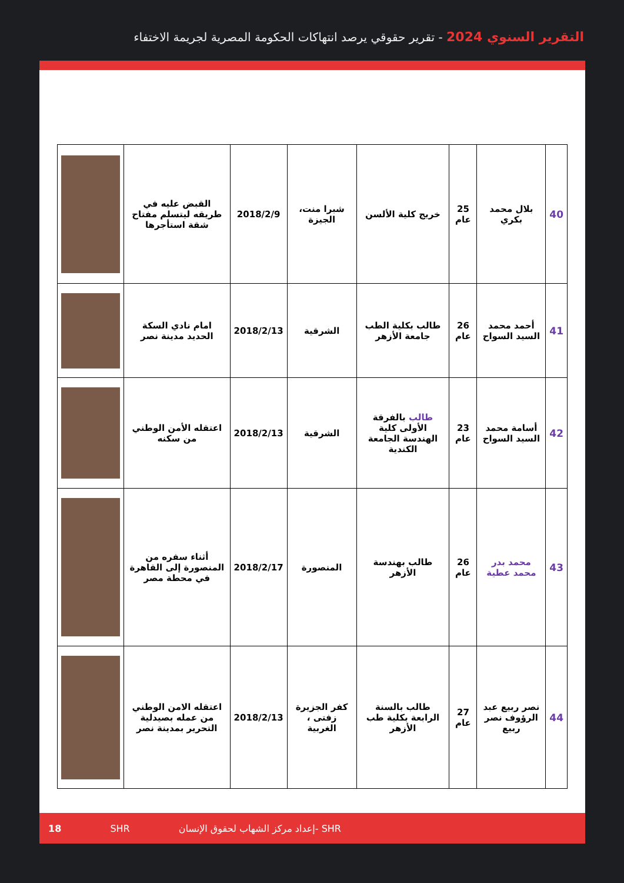التقرير السنوي 2024 - تقرير حقوقي يرصد انتهاكات الحكومة المصرية لجريمة الاختفاء
| 40 | بلال محمد بكري | 25 عام | خريج كلية الألسن | شبرا منت، الجيزة | 2018/2/9 | القبض عليه في طريقه ليتسلم مفتاح شقة استأجرها | |
| 41 | أحمد محمد السيد السواح | 26 عام | طالب بكلية الطب جامعة الأزهر | الشرقية | 2018/2/13 | امام نادي السكة الحديد مدينة نصر | |
| 42 | أسامة محمد السيد السواح | 23 عام | طالب بالفرقة الأولى كلية الهندسة الجامعة الكندية | الشرقية | 2018/2/13 | اعتقله الأمن الوطني من سكنه | |
| 43 | محمد بدر محمد عطية | 26 عام | طالب بهندسة الأزهر | المنصورة | 2018/2/17 | أثناء سفره من المنصورة إلى القاهرة في محطة مصر | |
| 44 | نصر ربيع عبد الرؤوف نصر ربيع | 27 عام | طالب بالسنة الرابعة بكلية طب الأزهر | كفر الجزيرة زفتى ، الغربية | 2018/2/13 | اعتقله الامن الوطني من عمله بصيدلية التحرير بمدينة نصر | |
18 SHR إعداد مركز الشهاب لحقوق الإنسان- SHR